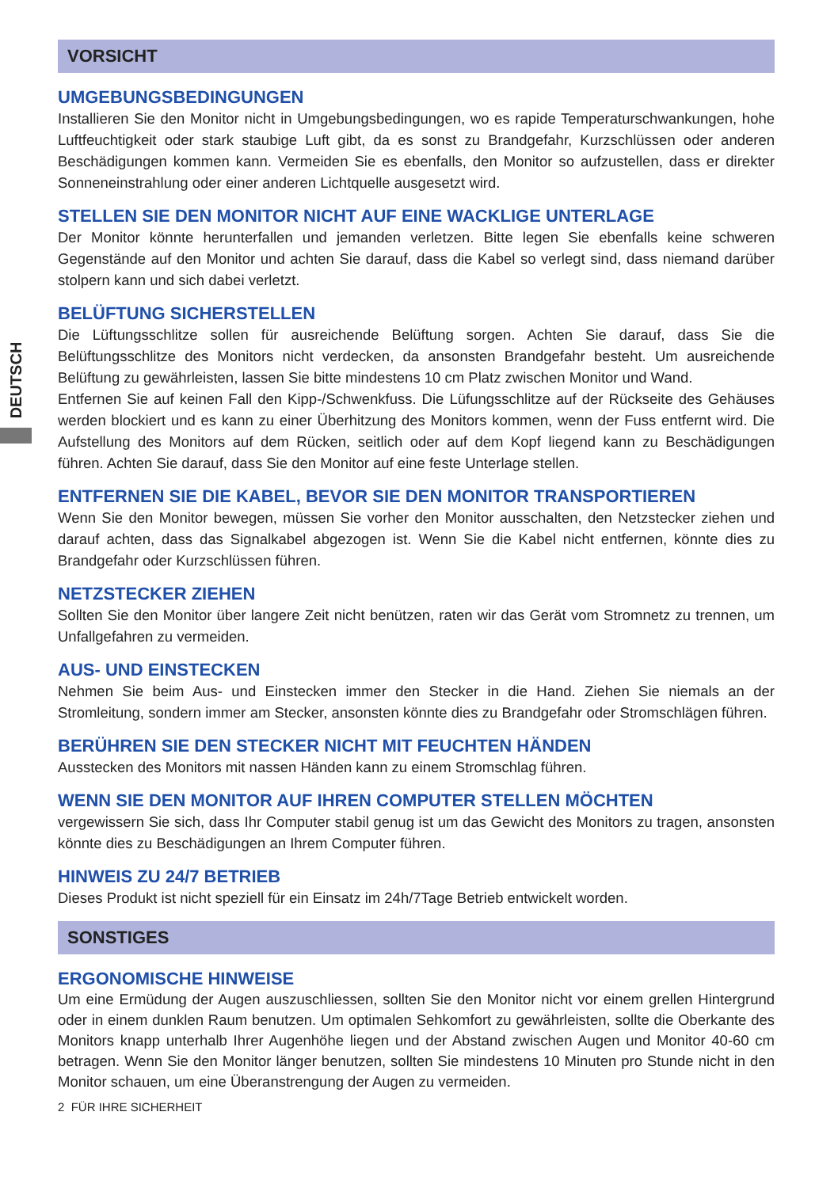DEUTSCH
VORSICHT
UMGEBUNGSBEDINGUNGEN
Installieren Sie den Monitor nicht in Umgebungsbedingungen, wo es rapide Temperaturschwankungen, hohe Luftfeuchtigkeit oder stark staubige Luft gibt, da es sonst zu Brandgefahr, Kurzschlüssen oder anderen Beschädigungen kommen kann. Vermeiden Sie es ebenfalls, den Monitor so aufzustellen, dass er direkter Sonneneinstrahlung oder einer anderen Lichtquelle ausgesetzt wird.
STELLEN SIE DEN MONITOR NICHT AUF EINE WACKLIGE UNTERLAGE
Der Monitor könnte herunterfallen und jemanden verletzen. Bitte legen Sie ebenfalls keine schweren Gegenstände auf den Monitor und achten Sie darauf, dass die Kabel so verlegt sind, dass niemand darüber stolpern kann und sich dabei verletzt.
BELÜFTUNG SICHERSTELLEN
Die Lüftungsschlitze sollen für ausreichende Belüftung sorgen. Achten Sie darauf, dass Sie die Belüftungsschlitze des Monitors nicht verdecken, da ansonsten Brandgefahr besteht. Um ausreichende Belüftung zu gewährleisten, lassen Sie bitte mindestens 10 cm Platz zwischen Monitor und Wand.
Entfernen Sie auf keinen Fall den Kipp-/Schwenkfuss. Die Lüfungsschlitze auf der Rückseite des Gehäuses werden blockiert und es kann zu einer Überhitzung des Monitors kommen, wenn der Fuss entfernt wird. Die Aufstellung des Monitors auf dem Rücken, seitlich oder auf dem Kopf liegend kann zu Beschädigungen führen. Achten Sie darauf, dass Sie den Monitor auf eine feste Unterlage stellen.
ENTFERNEN SIE DIE KABEL, BEVOR SIE DEN MONITOR TRANSPORTIEREN
Wenn Sie den Monitor bewegen, müssen Sie vorher den Monitor ausschalten, den Netzstecker ziehen und darauf achten, dass das Signalkabel abgezogen ist. Wenn Sie die Kabel nicht entfernen, könnte dies zu Brandgefahr oder Kurzschlüssen führen.
NETZSTECKER ZIEHEN
Sollten Sie den Monitor über langere Zeit nicht benützen, raten wir das Gerät vom Stromnetz zu trennen, um Unfallgefahren zu vermeiden.
AUS- UND EINSTECKEN
Nehmen Sie beim Aus- und Einstecken immer den Stecker in die Hand. Ziehen Sie niemals an der Stromleitung, sondern immer am Stecker, ansonsten könnte dies zu Brandgefahr oder Stromschlägen führen.
BERÜHREN SIE DEN STECKER NICHT MIT FEUCHTEN HÄNDEN
Ausstecken des Monitors mit nassen Händen kann zu einem Stromschlag führen.
WENN SIE DEN MONITOR AUF IHREN COMPUTER STELLEN MÖCHTEN
vergewissern Sie sich, dass Ihr Computer stabil genug ist um das Gewicht des Monitors zu tragen, ansonsten könnte dies zu Beschädigungen an Ihrem Computer führen.
HINWEIS ZU 24/7 BETRIEB
Dieses Produkt ist nicht speziell für ein Einsatz im 24h/7Tage Betrieb entwickelt worden.
SONSTIGES
ERGONOMISCHE HINWEISE
Um eine Ermüdung der Augen auszuschliessen, sollten Sie den Monitor nicht vor einem grellen Hintergrund oder in einem dunklen Raum benutzen. Um optimalen Sehkomfort zu gewährleisten, sollte die Oberkante des Monitors knapp unterhalb Ihrer Augenhöhe liegen und der Abstand zwischen Augen und Monitor 40-60 cm betragen. Wenn Sie den Monitor länger benutzen, sollten Sie mindestens 10 Minuten pro Stunde nicht in den Monitor schauen, um eine Überanstrengung der Augen zu vermeiden.
2 FÜR IHRE SICHERHEIT